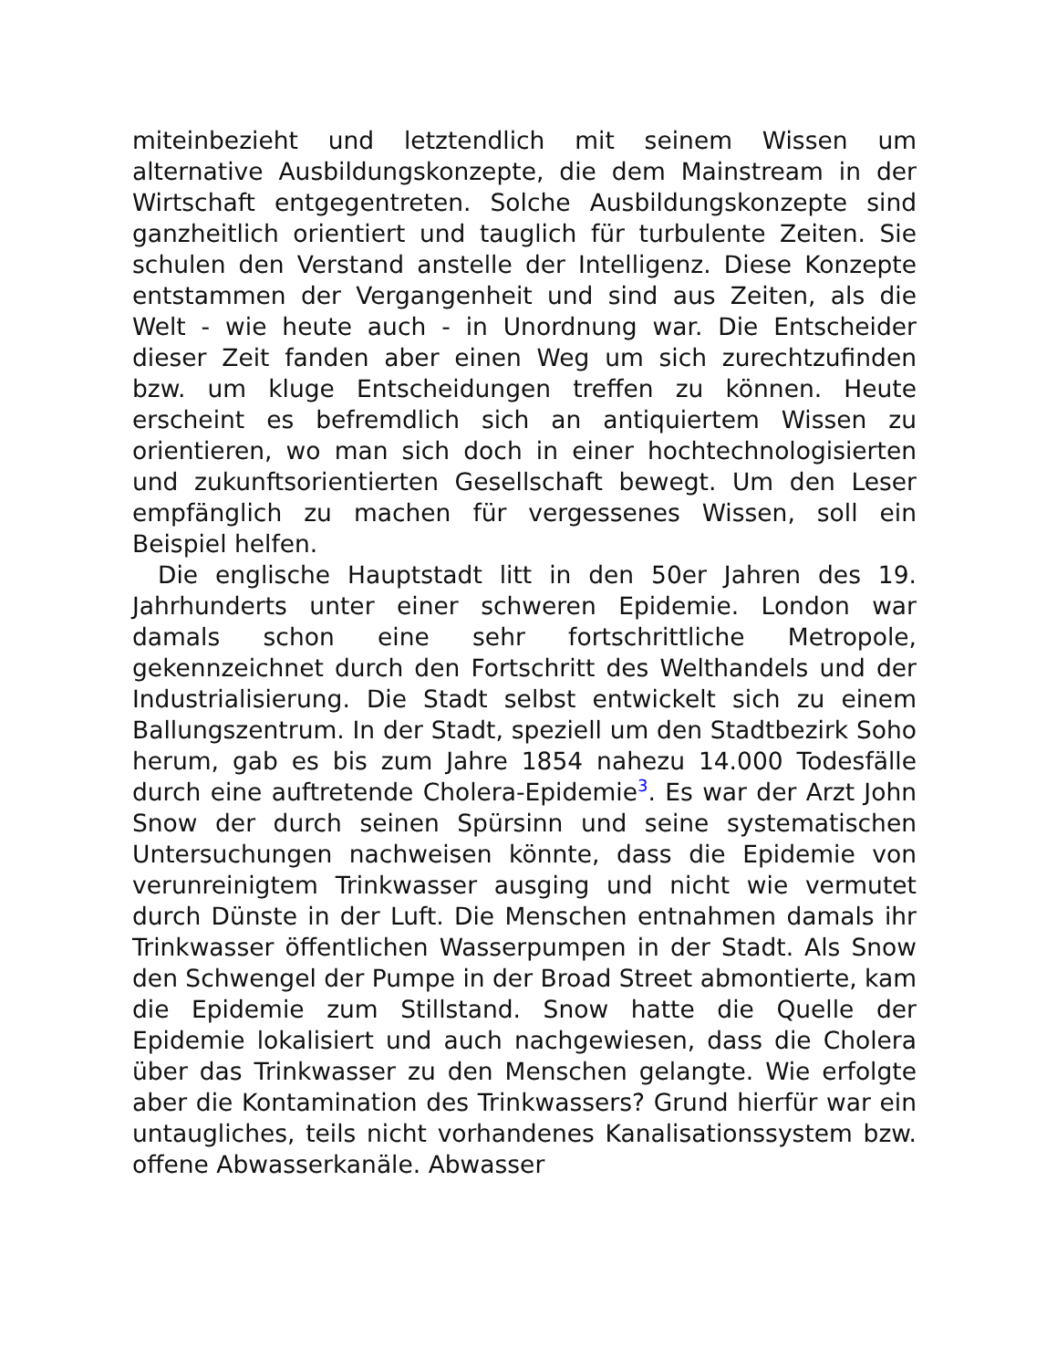miteinbezieht und letztendlich mit seinem Wissen um alternative Ausbildungskonzepte, die dem Mainstream in der Wirtschaft entgegentreten. Solche Ausbildungskonzepte sind ganzheitlich orientiert und tauglich für turbulente Zeiten. Sie schulen den Verstand anstelle der Intelligenz. Diese Konzepte entstammen der Vergangenheit und sind aus Zeiten, als die Welt - wie heute auch - in Unordnung war. Die Entscheider dieser Zeit fanden aber einen Weg um sich zurechtzufinden bzw. um kluge Entscheidungen treffen zu können. Heute erscheint es befremdlich sich an antiquiertem Wissen zu orientieren, wo man sich doch in einer hochtechnologisierten und zukunftsorientierten Gesellschaft bewegt. Um den Leser empfänglich zu machen für vergessenes Wissen, soll ein Beispiel helfen.
Die englische Hauptstadt litt in den 50er Jahren des 19. Jahrhunderts unter einer schweren Epidemie. London war damals schon eine sehr fortschrittliche Metropole, gekennzeichnet durch den Fortschritt des Welthandels und der Industrialisierung. Die Stadt selbst entwickelt sich zu einem Ballungszentrum. In der Stadt, speziell um den Stadtbezirk Soho herum, gab es bis zum Jahre 1854 nahezu 14.000 Todesfälle durch eine auftretende Cholera-Epidemie<sup>3</sup>. Es war der Arzt John Snow der durch seinen Spürsinn und seine systematischen Untersuchungen nachweisen könnte, dass die Epidemie von verunreinigtem Trinkwasser ausging und nicht wie vermutet durch Dünste in der Luft. Die Menschen entnahmen damals ihr Trinkwasser öffentlichen Wasserpumpen in der Stadt. Als Snow den Schwengel der Pumpe in der Broad Street abmontierte, kam die Epidemie zum Stillstand. Snow hatte die Quelle der Epidemie lokalisiert und auch nachgewiesen, dass die Cholera über das Trinkwasser zu den Menschen gelangte. Wie erfolgte aber die Kontamination des Trinkwassers? Grund hierfür war ein untaugliches, teils nicht vorhandenes Kanalisationssystem bzw. offene Abwasserkanäle. Abwasser